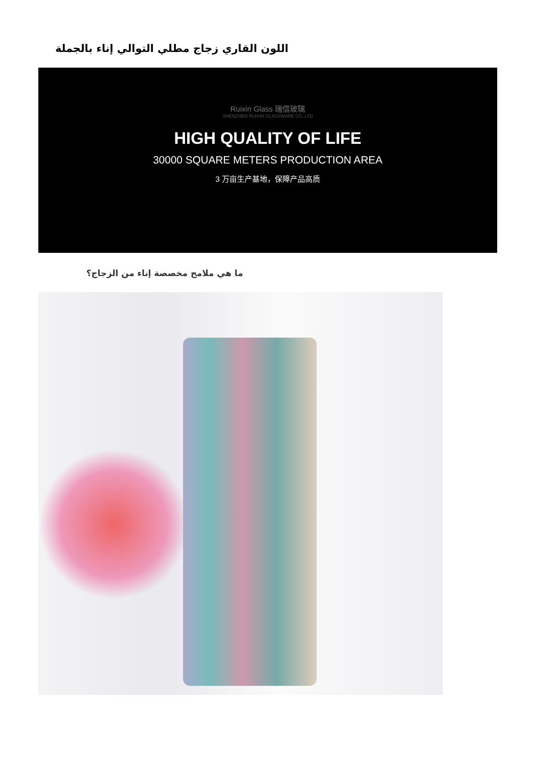اللون القاري زجاج مطلي التوالي إناء بالجملة
Ruixin Glass 瑞信玻璃
SHENZHEN RUIXIN GLASSWARE CO.,LTD
HIGH QUALITY OF LIFE
30000 SQUARE METERS PRODUCTION AREA
3 万亩生产基地，保障产品高质
ما هي ملامح مخصصة إناء من الزجاج؟